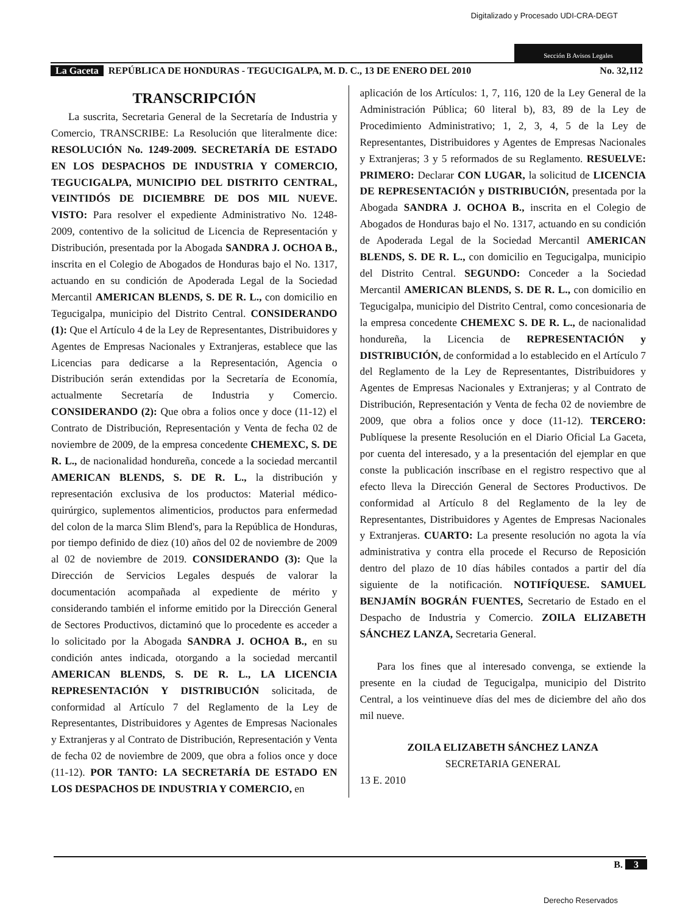Digitalizado y Procesado UDI-CRA-DEGT
Sección B Avisos Legales
La Gaceta REPÚBLICA DE HONDURAS - TEGUCIGALPA, M. D. C., 13 DE ENERO DEL 2010 No. 32,112
TRANSCRIPCIÓN
La suscrita, Secretaria General de la Secretaría de Industria y Comercio, TRANSCRIBE: La Resolución que literalmente dice: RESOLUCIÓN No. 1249-2009. SECRETARÍA DE ESTADO EN LOS DESPACHOS DE INDUSTRIA Y COMERCIO, TEGUCIGALPA, MUNICIPIO DEL DISTRITO CENTRAL, VEINTIDÓS DE DICIEMBRE DE DOS MIL NUEVE. VISTO: Para resolver el expediente Administrativo No. 1248-2009, contentivo de la solicitud de Licencia de Representación y Distribución, presentada por la Abogada SANDRA J. OCHOA B., inscrita en el Colegio de Abogados de Honduras bajo el No. 1317, actuando en su condición de Apoderada Legal de la Sociedad Mercantil AMERICAN BLENDS, S. DE R. L., con domicilio en Tegucigalpa, municipio del Distrito Central. CONSIDERANDO (1): Que el Artículo 4 de la Ley de Representantes, Distribuidores y Agentes de Empresas Nacionales y Extranjeras, establece que las Licencias para dedicarse a la Representación, Agencia o Distribución serán extendidas por la Secretaría de Economía, actualmente Secretaría de Industria y Comercio. CONSIDERANDO (2): Que obra a folios once y doce (11-12) el Contrato de Distribución, Representación y Venta de fecha 02 de noviembre de 2009, de la empresa concedente CHEMEXC, S. DE R. L., de nacionalidad hondureña, concede a la sociedad mercantil AMERICAN BLENDS, S. DE R. L., la distribución y representación exclusiva de los productos: Material médico-quirúrgico, suplementos alimenticios, productos para enfermedad del colon de la marca Slim Blend's, para la República de Honduras, por tiempo definido de diez (10) años del 02 de noviembre de 2009 al 02 de noviembre de 2019. CONSIDERANDO (3): Que la Dirección de Servicios Legales después de valorar la documentación acompañada al expediente de mérito y considerando también el informe emitido por la Dirección General de Sectores Productivos, dictaminó que lo procedente es acceder a lo solicitado por la Abogada SANDRA J. OCHOA B., en su condición antes indicada, otorgando a la sociedad mercantil AMERICAN BLENDS, S. DE R. L., LA LICENCIA REPRESENTACIÓN Y DISTRIBUCIÓN solicitada, de conformidad al Artículo 7 del Reglamento de la Ley de Representantes, Distribuidores y Agentes de Empresas Nacionales y Extranjeras y al Contrato de Distribución, Representación y Venta de fecha 02 de noviembre de 2009, que obra a folios once y doce (11-12). POR TANTO: LA SECRETARÍA DE ESTADO EN LOS DESPACHOS DE INDUSTRIA Y COMERCIO, en
aplicación de los Artículos: 1, 7, 116, 120 de la Ley General de la Administración Pública; 60 literal b), 83, 89 de la Ley de Procedimiento Administrativo; 1, 2, 3, 4, 5 de la Ley de Representantes, Distribuidores y Agentes de Empresas Nacionales y Extranjeras; 3 y 5 reformados de su Reglamento. RESUELVE: PRIMERO: Declarar CON LUGAR, la solicitud de LICENCIA DE REPRESENTACIÓN y DISTRIBUCIÓN, presentada por la Abogada SANDRA J. OCHOA B., inscrita en el Colegio de Abogados de Honduras bajo el No. 1317, actuando en su condición de Apoderada Legal de la Sociedad Mercantil AMERICAN BLENDS, S. DE R. L., con domicilio en Tegucigalpa, municipio del Distrito Central. SEGUNDO: Conceder a la Sociedad Mercantil AMERICAN BLENDS, S. DE R. L., con domicilio en Tegucigalpa, municipio del Distrito Central, como concesionaria de la empresa concedente CHEMEXC S. DE R. L., de nacionalidad hondureña, la Licencia de REPRESENTACIÓN y DISTRIBUCIÓN, de conformidad a lo establecido en el Artículo 7 del Reglamento de la Ley de Representantes, Distribuidores y Agentes de Empresas Nacionales y Extranjeras; y al Contrato de Distribución, Representación y Venta de fecha 02 de noviembre de 2009, que obra a folios once y doce (11-12). TERCERO: Publíquese la presente Resolución en el Diario Oficial La Gaceta, por cuenta del interesado, y a la presentación del ejemplar en que conste la publicación inscríbase en el registro respectivo que al efecto lleva la Dirección General de Sectores Productivos. De conformidad al Artículo 8 del Reglamento de la ley de Representantes, Distribuidores y Agentes de Empresas Nacionales y Extranjeras. CUARTO: La presente resolución no agota la vía administrativa y contra ella procede el Recurso de Reposición dentro del plazo de 10 días hábiles contados a partir del día siguiente de la notificación. NOTIFÍQUESE. SAMUEL BENJAMÍN BOGRÁN FUENTES, Secretario de Estado en el Despacho de Industria y Comercio. ZOILA ELIZABETH SÁNCHEZ LANZA, Secretaria General.
Para los fines que al interesado convenga, se extiende la presente en la ciudad de Tegucigalpa, municipio del Distrito Central, a los veintinueve días del mes de diciembre del año dos mil nueve.
ZOILA ELIZABETH SÁNCHEZ LANZA
SECRETARIA GENERAL
13 E. 2010
B. 3
Derecho Reservados